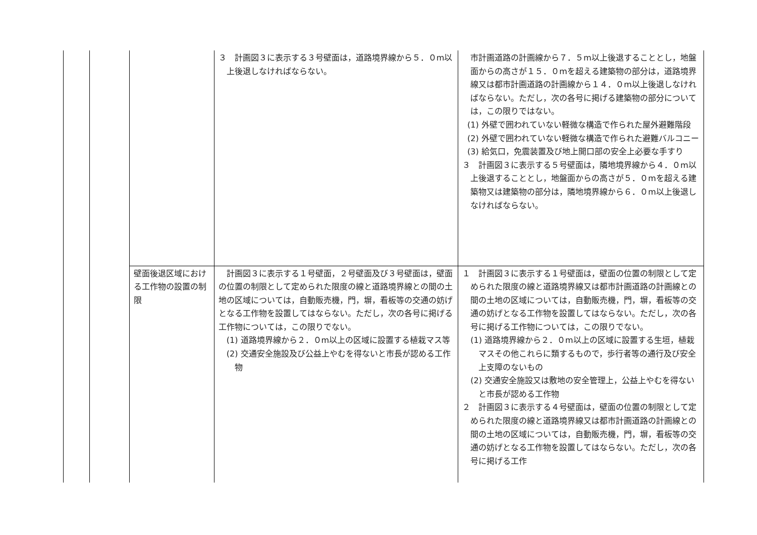| | | | ３ 計画図３に表示する３号壁面は，道路境界線から５．０m以上後退しなければならない。 | 市計画道路の計画線から７．５m以上後退することとし，地盤面からの高さが１５．０mを超える建築物の部分は，道路境界線又は都市計画道路の計画線から１４．０m以上後退しなければならない。ただし，次の各号に掲げる建築物の部分については，この限りではない。 (1) 外壁で囲われていない軽微な構造で作られた屋外避難階段 (2) 外壁で囲われていない軽微な構造で作られた避難バルコニー (3) 給気口，免震装置及び地上開口部の安全上必要な手すり ３ 計画図３に表示する５号壁面は，隣地境界線から４．０m以上後退することとし，地盤面からの高さが５．０mを超える建築物又は建築物の部分は，隣地境界線から６．０m以上後退しなければならない。 |
| | | 壁面後退区域における工作物の設置の制限 | 計画図３に表示する１号壁面，２号壁面及び３号壁面は，壁面の位置の制限として定められた限度の線と道路境界線との間の土地の区域については，自動販売機，門，塀，看板等の交通の妨げとなる工作物を設置してはならない。ただし，次の各号に掲げる工作物については，この限りでない。 (1) 道路境界線から２．０m以上の区域に設置する植栽マス等 (2) 交通安全施設及び公益上やむを得ないと市長が認める工作物 | １ 計画図３に表示する１号壁面は，壁面の位置の制限として定められた限度の線と道路境界線又は都市計画道路の計画線との間の土地の区域については，自動販売機，門，塀，看板等の交通の妨げとなる工作物を設置してはならない。ただし，次の各号に掲げる工作物については，この限りでない。 (1) 道路境界線から２．０m以上の区域に設置する生垣，植栽マスその他これらに類するもので，歩行者等の通行及び安全上支障のないもの (2) 交通安全施設又は敷地の安全管理上，公益上やむを得ないと市長が認める工作物 ２ 計画図３に表示する４号壁面は，壁面の位置の制限として定められた限度の線と道路境界線又は都市計画道路の計画線との間の土地の区域については，自動販売機，門，塀，看板等の交通の妨げとなる工作物を設置してはならない。ただし，次の各号に掲げる工作 |